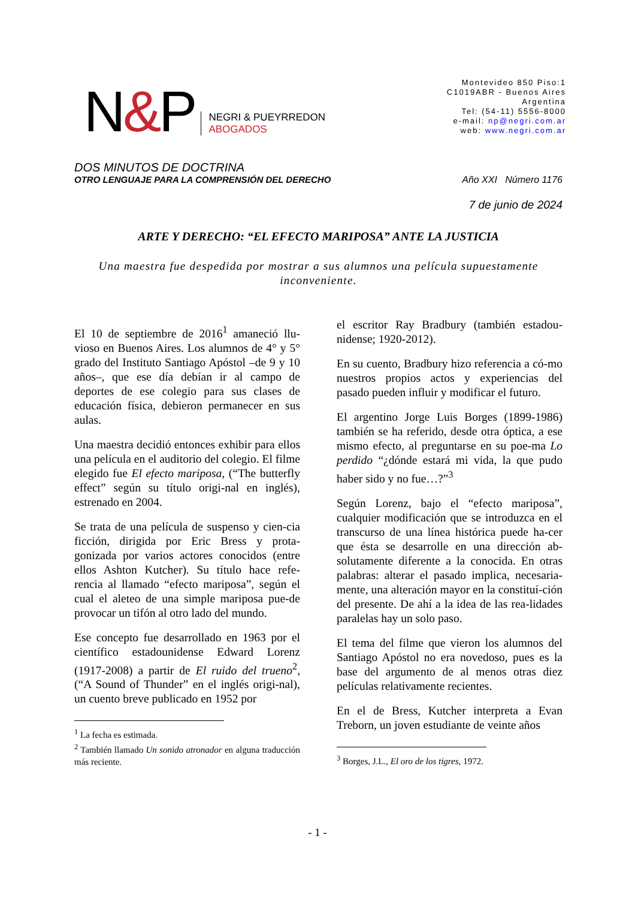N&P
NEGRI & PUEYRREDON
ABOGADOS
Montevideo 850 Piso:1
C1019ABR - Buenos Aires
Argentina
Tel: (54-11) 5556-8000
e-mail: np@negri.com.ar
web: www.negri.com.ar
DOS MINUTOS DE DOCTRINA
OTRO LENGUAJE PARA LA COMPRENSIÓN DEL DERECHO Año XXI Número 1176
7 de junio de 2024
ARTE Y DERECHO: “EL EFECTO MARIPOSA” ANTE LA JUSTICIA
Una maestra fue despedida por mostrar a sus alumnos una película supuestamente inconveniente.
El 10 de septiembre de 2016<sup>1</sup> amaneció llu-vioso en Buenos Aires. Los alumnos de 4° y 5° grado del Instituto Santiago Apóstol –de 9 y 10 años–, que ese día debían ir al campo de deportes de ese colegio para sus clases de educación física, debieron permanecer en sus aulas.
Una maestra decidió entonces exhibir para ellos una película en el auditorio del colegio. El filme elegido fue El efecto mariposa, (“The butterfly effect” según su título origi-nal en inglés), estrenado en 2004.
Se trata de una película de suspenso y cien-cia ficción, dirigida por Eric Bress y prota-gonizada por varios actores conocidos (entre ellos Ashton Kutcher). Su título hace refe-rencia al llamado “efecto mariposa”, según el cual el aleteo de una simple mariposa pue-de provocar un tifón al otro lado del mundo.
Ese concepto fue desarrollado en 1963 por el científico estadounidense Edward Lorenz (1917-2008) a partir de El ruido del trueno<sup>2</sup>, (“A Sound of Thunder” en el inglés origi-nal), un cuento breve publicado en 1952 por
<sup>1</sup> La fecha es estimada.
<sup>2</sup> También llamado Un sonido atronador en alguna traducción más reciente.
el escritor Ray Bradbury (también estadou-nidense; 1920-2012).
En su cuento, Bradbury hizo referencia a có-mo nuestros propios actos y experiencias del pasado pueden influir y modificar el futuro.
El argentino Jorge Luis Borges (1899-1986) también se ha referido, desde otra óptica, a ese mismo efecto, al preguntarse en su poe-ma Lo perdido “¿dónde estará mi vida, la que pudo haber sido y no fue…?”<sup>3</sup>
Según Lorenz, bajo el “efecto mariposa”, cualquier modificación que se introduzca en el transcurso de una línea histórica puede ha-cer que ésta se desarrolle en una dirección ab-solutamente diferente a la conocida. En otras palabras: alterar el pasado implica, necesaria-mente, una alteración mayor en la constituí-ción del presente. De ahí a la idea de las rea-lidades paralelas hay un solo paso.
El tema del filme que vieron los alumnos del Santiago Apóstol no era novedoso, pues es la base del argumento de al menos otras diez películas relativamente recientes.
En el de Bress, Kutcher interpreta a Evan Treborn, un joven estudiante de veinte años
<sup>3</sup> Borges, J.L., El oro de los tigres, 1972.
- 1 -